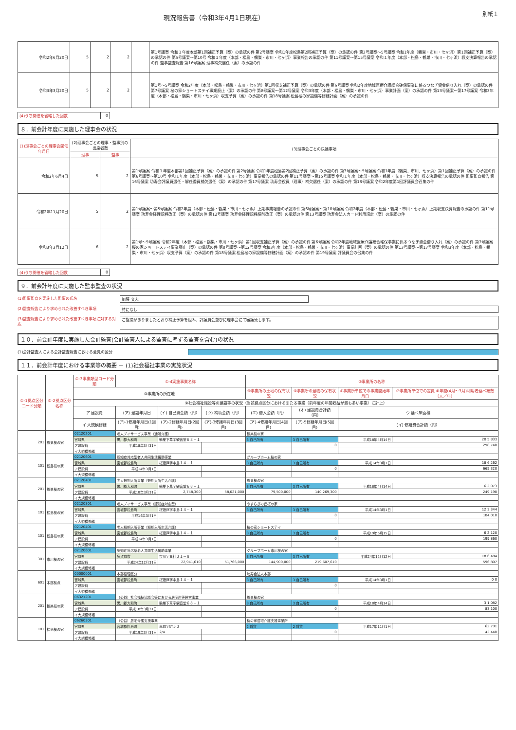現況報告書（令和3年4月1日現在）
別紙１
| 令和2年6月20日 | 5 | 2 | 2 | | 第1号議案 令和１年度本部第1回補正予算（案）の承認の件 第2号議案 令和1年度松島第2回補正予算（案）の承認の件 第3号議案〜5号議案 令和1年度（鶴巣・市川・七ヶ浜）第1回補正予算（案）の承認の件 第6号議案〜第10号 令和１年度（本部・松島・鶴巣・市川・七ヶ浜）事業報告の承認の件 第11号議案〜第15号議案 令和１年度（本部・松島・鶴巣・市川・七ヶ浜）収支決算報告の承認の件 監事監査報告 第16号議案 理事補欠選任（案）の承認の件 |
| 令和3年3月20日 | 5 | 2 | 2 | | 第1号〜5号議案 令和2年度（本部・松島・鶴巣・市川・七ヶ浜）第1回収支補正予算（案）の承認の件 第6号議案 令和2年度地域医療介護総合確保事業に係るつなぎ資金借り入れ（案）の承認の件 第7号議案 桜の家ショートステイ事業廃止（案）の承認の件 第8号議案〜第12号議案 令和3年度（本部・松島・鶴巣・市川・七ヶ浜）事業計画（案）の承認の件 第13号議案〜第17号議案 令和3年度（本部・松島・鶴巣・市川・七ヶ浜）収支予算（案）の承認の件 第18号議案 松島桜の家設備等修繕計画（案）の承認の件 |
| (4)うち開催を省略した回数 | 0 |
８．前会計年度に実施した理事会の状況
| (1)理事会ごとの理事会開催年月日 | (2)理事会ごとの理事・監事別の出席者数 | | (3)理事会ごとの決議事項 |
| --- | --- | --- | --- |
| | 理事 | 監事 | |
| 令和2年6月4日 | 5 | 2 | 第1号議案 令和１年度本部第1回補正予算（案）の承認の件 第2号議案 令和1年度松島第2回補正予算（案）の承認の件 第3号議案〜5号議案 令和1年度（鶴巣、市川、七ヶ浜）第1回補正予算（案）の承認の件 第6号議案〜第10号 令和１年度（本部・松島・鶴巣・市川・七ヶ浜）事業報告の承認の件 第11号議案〜第15号議案 令和１年度（本部・松島・鶴巣・市川・七ヶ浜）収支決算報告の承認の件 監事監査報告 第16号議案 功寿会評議員選任・解任委員補欠選任（案）の承認の件 第17号議案 功寿会役員（理事）補欠選任（案）の承認の件 第18号議案 令和2年度第1回評議員会召集の件 |
| 令和2年11月20日 | 5 | 2 | 第1号議案〜第5号議案 令和2年度（本部・松島・鶴巣・市川・七ヶ浜）上期事業報告の承認の件 第6号議案〜第10号議案 令和2年度（本部・松島・鶴巣・市川・七ヶ浜）上期収支決算報告の承認の件 第11号議案 功寿会経理規程改正（案）の承認の件 第12号議案 功寿会経理規程細則改正（案）の承認の件 第13号議案 功寿会法人カード利用規定（案）の承認の件 |
| 令和3年3月12日 | 6 | 2 | 第1号〜5号議案 令和2年度（本部・松島・鶴巣・市川・七ヶ浜）第1回収支補正予算（案）の承認の件 第6号議案 令和2年度地域医療介護総合確保事業に係るつなぎ資金借り入れ（案）の承認の件 第7号議案 桜の家ショートステイ事業廃止（案）の承認の件 第8号議案〜第12号議案 令和3年度（本部・松島・鶴巣・市川・七ヶ浜）事業計画（案）の承認の件 第13号議案〜第17号議案 令和3年度（本部・松島・鶴巣・市川・七ヶ浜）収支予算（案）の承認の件 第18号議案 松島桜の家設備等修繕計画（案）の承認の件 第19号議案 評議員会の召集の件 |
| (4)うち開催を省略した回数 | 0 |
９．前会計年度に実施した監事監査の状況
(1)監事監査を実施した監事の氏名 加藤 文志
(2)監査報告により求められた改善すべき事項 特になし
(3)監査報告により求められた改善すべき事項に対する対応 ご指摘がありましたとおり補正予算を組み、評議員会並びに理事会にて審議致します。
１０．前会計年度に実施した会計監査(会計監査人による監査に準ずる監査を含む)の状況
(1)会計監査人による会計監査報告における意見の区分
１１．前会計年度における事業等の概要 － (1)社会福祉事業の実施状況
| ①-1拠点区分コード分類 | ①-2拠点区分名称 | ①-3事業類型コード分類 | ①-4実施事業名称 | | | ②事業所の名称 | | | |
| --- | --- | --- | --- | --- | --- | --- | --- | --- | --- |
| | | ③事業所の所在地 | | | | ④事業所の土地の保有状況 | ⑤事業所の建物の保有状況 | ⑥事業所単位での事業開始年月日 | ⑦事業所単位での定員 ⑧年間(4月〜3月)利用者延べ総数（人／年） |
| | | ⑨社会福祉施設等の建設等の状況（当該拠点区分におけるまたる事業（前年度の年間収益が最も多い事業）に計上） | | | | | | | |
| | | ア 建設費 | (ア) 建設年月日 | (イ) 自己資金額（円） | (ウ) 補助金額（円） | (エ) 借入金額（円） | (オ) 建設費合計額（円） | ウ 延べ床面積 | |
| | | イ 大規模修繕 | (ア)-1修繕年月日(1回目) | (ア)-2修繕年月日(2回目) | (ア)-3修繕年月日(3回目) | (ア)-4修繕年月日(4回目) | (ア)-5修繕年月日(5回目) | (イ) 修繕費合計額（円） | |
| 201 | 鶴巣桜の家 | 02120201 | 老人デイサービス事業（通所介護） | | | 鶴巣桜の家 | | | |
| | | 宮城県 | 黒川郡大和町 | 鶴巣下草字観音堂６８－１ | | 3 自己所有 | 3 自己所有 | 平成18年4月14日 | 20 5,833 |
| | | ア建設費 | 平成18年3月31日 | | | | 0 | 298,740 | |
| | | イ大規模修繕 | | | | | | | |
| 101 | 松島桜の家 | 02120601 | 認知症対応型老人共同生活援助事業 | | | グループホーム桜の家 | | | |
| | | 宮城県 | 宮城郡松島町 | 桜渡戸字中島１４－１ | | 3 自己所有 | 3 自己所有 | 平成14年3月1日 | 18 6,262 |
| | | ア建設費 | 平成14年3月1日 | | | | 0 | 665,320 | |
| | | イ大規模修繕 | | | | | | | |
| 201 | 鶴巣桜の家 | 02120401 | 老人短期入所事業（短期入所生活介護） | | | 鶴巣桜の家 | | | |
| | | 宮城県 | 黒川郡大和町 | 鶴巣下草字観音堂６８－１ | | 3 自己所有 | 3 自己所有 | 平成18年4月14日 | 6 2,073 |
| | | ア建設費 | 平成18年3月31日 | 2,748,300 | 58,021,000 | 79,500,000 | 140,269,300 | 249,190 | |
| | | イ大規模修繕 | | | | | | | |
| 101 | 松島桜の家 | 02120301 | 老人デイサービス事業（認知症対応型） | | | やすらぎの丘桜の家 | | | |
| | | 宮城県 | 宮城郡松島町 | 桜渡戸字中島１４－１ | | 3 自己所有 | 3 自己所有 | 平成14年3月1日 | 12 3,344 |
| | | ア建設費 | 平成14年3月1日 | | | | 0 | 184,010 | |
| | | イ大規模修繕 | | | | | | | |
| 101 | 松島桜の家 | 02120401 | 老人短期入所事業（短期入所生活介護） | | | 桜の家ショートステイ | | | |
| | | 宮城県 | 宮城郡松島町 | 桜渡戸字中島１４－１ | | 3 自己所有 | 3 自己所有 | 平成19年6月15日 | 6 2,120 |
| | | ア建設費 | 平成14年3月1日 | | | | 0 | 199,860 | |
| | | イ大規模修繕 | | | | | | | |
| 301 | 市川桜の家 | 02120601 | 認知症対応型老人共同生活援助事業 | | | グループホーム市川桜の家 | | | |
| | | 宮城県 | 多賀城市 | 市川字奏社３１－８ | | 3 自己所有 | 3 自己所有 | 平成24年12月12日 | 18 6,484 |
| | | ア建設費 | 平成24年12月31日 | 22,941,610 | 51,766,000 | 144,900,000 | 219,607,610 | 596,807 | |
| | | イ大規模修繕 | | | | | | | |
| 601 | 本部拠点 | 00000001 | 本部経理区分 | | | 功寿会法人本部 | | | |
| | | 宮城県 | 宮城郡松島町 | 桜渡戸字中島１４－１ | | 3 自己所有 | 3 自己所有 | 平成14年3月1日 | 0 0 |
| | | ア建設費 | | | | | 0 | | |
| | | イ大規模修繕 | | | | | | | |
| 201 | 鶴巣桜の家 | 06321201 | （公益）社会福祉協議会等における居宅所等経営事業 | | | 鶴巣桜の家 | | | |
| | | 宮城県 | 黒川郡大和町 | 鶴巣下草字観音堂６８－１ | | 3 自己所有 | 3 自己所有 | 平成18年4月14日 | 3 1,082 |
| | | ア建設費 | 平成18年3月31日 | | | | 0 | 83,100 | |
| | | イ大規模修繕 | | | | | | | |
| 101 | 松島桜の家 | 06260301 | （公益）居宅介護支援事業 | | | 桜の家居宅介護支援事業所 | | | |
| | | 宮城県 | 宮城郡松島町 | 高城字町５３ | | 2 賃貸 | 2 賃貸 | 平成17年11月1日 | 62 791 |
| | | ア建設費 | 平成19年3月31日 | 2/4 | | | 0 | 42,440 | |
| | | イ大規模修繕 | | | | | | | |